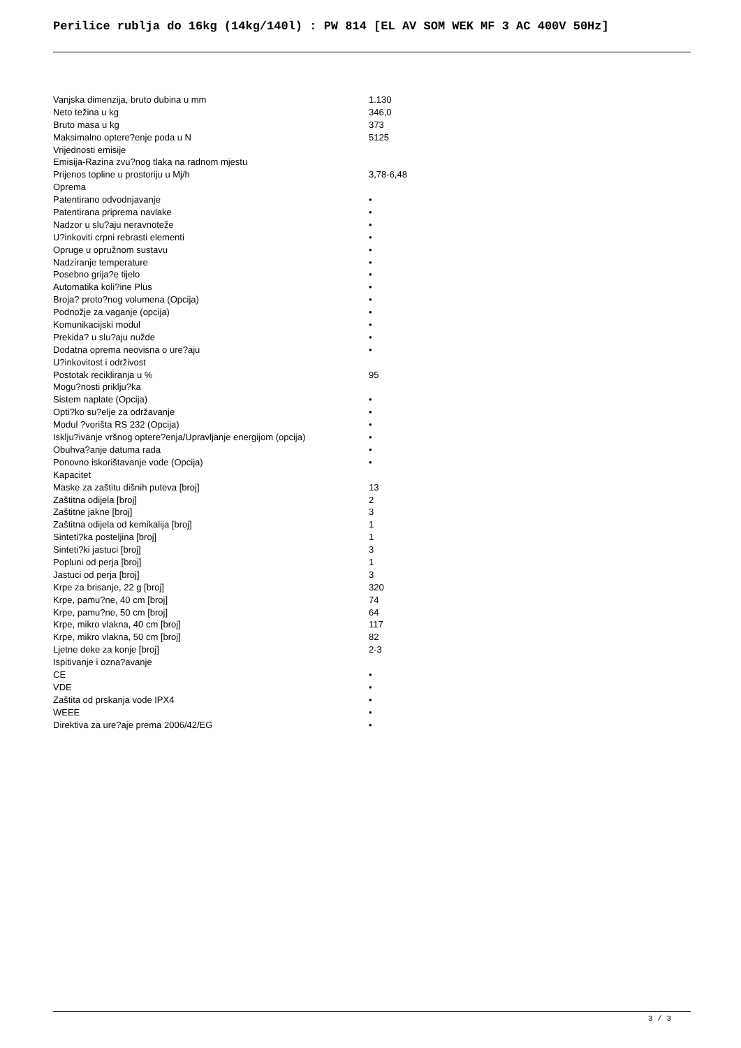Perilice rublja do 16kg (14kg/140l) : PW 814 [EL AV SOM WEK MF 3 AC 400V 50Hz]
| Vanjska dimenzija, bruto dubina u mm | 1.130 |
| Neto težina u kg | 346,0 |
| Bruto masa u kg | 373 |
| Maksimalno optere?enje poda u N | 5125 |
| Vrijednosti emisije | |
| Emisija-Razina zvu?nog tlaka na radnom mjestu | |
| Prijenos topline u prostoriju u Mj/h | 3,78-6,48 |
| Oprema | |
| Patentirano odvodnjavanje | • |
| Patentirana priprema navlake | • |
| Nadzor u slu?aju neravnoteže | • |
| U?inkoviti crpni rebrasti elementi | • |
| Opruge u opružnom sustavu | • |
| Nadziranje temperature | • |
| Posebno grija?e tijelo | • |
| Automatika koli?ine Plus | • |
| Broja? proto?nog volumena (Opcija) | • |
| Podnožje za vaganje (opcija) | • |
| Komunikacijski modul | • |
| Prekida? u slu?aju nužde | • |
| Dodatna oprema neovisna o ure?aju | • |
| U?inkovitost i održivost | |
| Postotak recikliranja u % | 95 |
| Mogu?nosti priklju?ka | |
| Sistem naplate (Opcija) | • |
| Opti?ko su?elje za održavanje | • |
| Modul ?vorišta RS 232 (Opcija) | • |
| Isklju?ivanje vršnog optere?enja/Upravljanje energijom (opcija) | • |
| Obuhva?anje datuma rada | • |
| Ponovno iskorištavanje vode (Opcija) | • |
| Kapacitet | |
| Maske za zaštitu dišnih puteva [broj] | 13 |
| Zaštitna odijela [broj] | 2 |
| Zaštitne jakne [broj] | 3 |
| Zaštitna odijela od kemikalija [broj] | 1 |
| Sinteti?ka posteljina [broj] | 1 |
| Sinteti?ki jastuci [broj] | 3 |
| Popluni od perja [broj] | 1 |
| Jastuci od perja [broj] | 3 |
| Krpe za brisanje, 22 g [broj] | 320 |
| Krpe, pamu?ne, 40 cm [broj] | 74 |
| Krpe, pamu?ne, 50 cm [broj] | 64 |
| Krpe, mikro vlakna, 40 cm [broj] | 117 |
| Krpe, mikro vlakna, 50 cm [broj] | 82 |
| Ljetne deke za konje [broj] | 2-3 |
| Ispitivanje i ozna?avanje | |
| CE | • |
| VDE | • |
| Zaštita od prskanja vode IPX4 | • |
| WEEE | • |
| Direktiva za ure?aje prema 2006/42/EG | • |
3 / 3